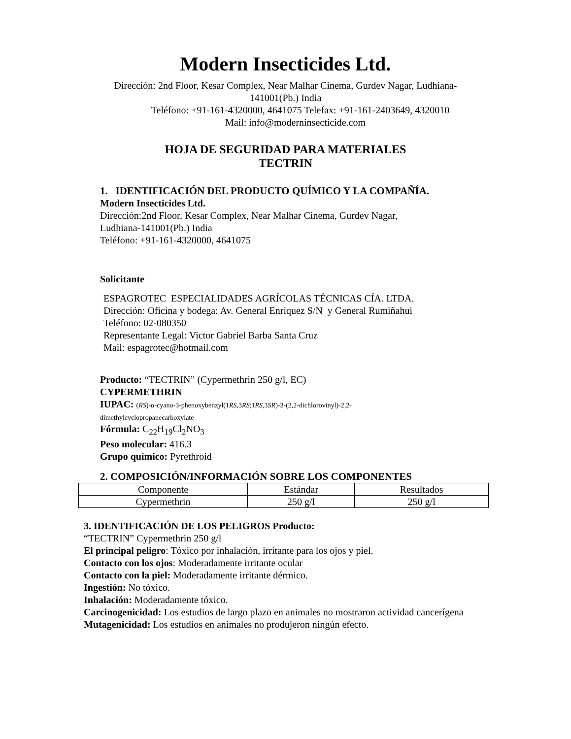Modern Insecticides Ltd.
Dirección: 2nd Floor, Kesar Complex, Near Malhar Cinema, Gurdev Nagar, Ludhiana-
141001(Pb.) India
Teléfono: +91-161-4320000, 4641075 Telefax: +91-161-2403649, 4320010
Mail: info@moderninsecticide.com
HOJA DE SEGURIDAD PARA MATERIALES
TECTRIN
1. IDENTIFICACIÓN DEL PRODUCTO QUÍMICO Y LA COMPAÑÍA.
Modern Insecticides Ltd.
Dirección:2nd Floor, Kesar Complex, Near Malhar Cinema, Gurdev Nagar,
Ludhiana-141001(Pb.) India
Teléfono: +91-161-4320000, 4641075
Solicitante
ESPAGROTEC ESPECIALIDADES AGRÍCOLAS TÉCNICAS CÍA. LTDA.
Dirección: Oficina y bodega: Av. General Enriquez S/N y General Rumiñahui
Teléfono: 02-080350
Representante Legal: Victor Gabriel Barba Santa Cruz
Mail: espagrotec@hotmail.com
Producto: “TECTRIN” (Cypermethrin 250 g/l, EC)
CYPERMETHRIN
IUPAC: (RS)-α-cyano-3-phenoxybenzyl(1RS,3RS;1RS,3SR)-3-(2,2-dichlorovinyl)-2,2-
dimethylcyclopropanecarboxylate
Fórmula: C<sub>22</sub>H<sub>19</sub>Cl<sub>2</sub>NO<sub>3</sub>
Peso molecular: 416.3
Grupo químico: Pyrethroid
2. COMPOSICIÓN/INFORMACIÓN SOBRE LOS COMPONENTES
| Componente | Estándar | Resultados |
| Cypermethrin | 250 g/l | 250 g/l |
3. IDENTIFICACIÓN DE LOS PELIGROS Producto:
“TECTRIN” Cypermethrin 250 g/l
El principal peligro: Tóxico por inhalación, irritante para los ojos y piel.
Contacto con los ojos: Moderadamente irritante ocular
Contacto con la piel: Moderadamente irritante dérmico.
Ingestión: No tóxico.
Inhalación: Moderadamente tóxico.
Carcinogenicidad: Los estudios de largo plazo en animales no mostraron actividad cancerígena
Mutagenicidad: Los estudios en animales no produjeron ningún efecto.